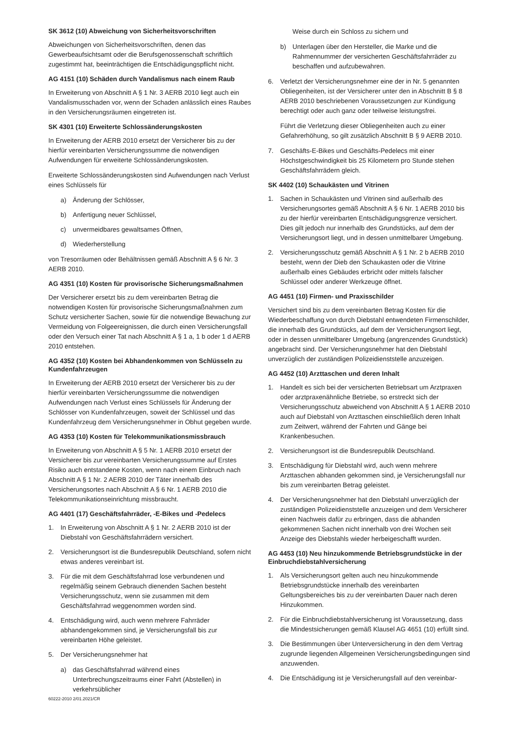SK 3612 (10) Abweichung von Sicherheitsvorschriften
Abweichungen von Sicherheitsvorschriften, denen das Gewerbeaufsichtsamt oder die Berufsgenossenschaft schriftlich zugestimmt hat, beeinträchtigen die Entschädigungspflicht nicht.
AG 4151 (10) Schäden durch Vandalismus nach einem Raub
In Erweiterung von Abschnitt A § 1 Nr. 3 AERB 2010 liegt auch ein Vandalismusschaden vor, wenn der Schaden anlässlich eines Raubes in den Versicherungsräumen eingetreten ist.
SK 4301 (10) Erweiterte Schlossänderungskosten
In Erweiterung der AERB 2010 ersetzt der Versicherer bis zu der hierfür vereinbarten Versicherungssumme die notwendigen Aufwendungen für erweiterte Schlossänderungskosten.
Erweiterte Schlossänderungskosten sind Aufwendungen nach Verlust eines Schlüssels für
a) Änderung der Schlösser,
b) Anfertigung neuer Schlüssel,
c) unvermeidbares gewaltsames Öffnen,
d) Wiederherstellung
von Tresorräumen oder Behältnissen gemäß Abschnitt A § 6 Nr. 3 AERB 2010.
AG 4351 (10) Kosten für provisorische Sicherungsmaßnahmen
Der Versicherer ersetzt bis zu dem vereinbarten Betrag die notwendigen Kosten für provisorische Sicherungsmaßnahmen zum Schutz versicherter Sachen, sowie für die notwendige Bewachung zur Vermeidung von Folgeereignissen, die durch einen Versicherungsfall oder den Versuch einer Tat nach Abschnitt A § 1 a, 1 b oder 1 d AERB 2010 entstehen.
AG 4352 (10) Kosten bei Abhandenkommen von Schlüsseln zu Kundenfahrzeugen
In Erweiterung der AERB 2010 ersetzt der Versicherer bis zu der hierfür vereinbarten Versicherungssumme die notwendigen Aufwendungen nach Verlust eines Schlüssels für Änderung der Schlösser von Kundenfahrzeugen, soweit der Schlüssel und das Kundenfahrzeug dem Versicherungsnehmer in Obhut gegeben wurde.
AG 4353 (10) Kosten für Telekommunikationsmissbrauch
In Erweiterung von Abschnitt A § 5 Nr. 1 AERB 2010 ersetzt der Versicherer bis zur vereinbarten Versicherungssumme auf Erstes Risiko auch entstandene Kosten, wenn nach einem Einbruch nach Abschnitt A § 1 Nr. 2 AERB 2010 der Täter innerhalb des Versicherungsortes nach Abschnitt A § 6 Nr. 1 AERB 2010 die Telekommunikationseinrichtung missbraucht.
AG 4401 (17) Geschäftsfahrräder, -E-Bikes und -Pedelecs
1. In Erweiterung von Abschnitt A § 1 Nr. 2 AERB 2010 ist der Diebstahl von Geschäftsfahrrädern versichert.
2. Versicherungsort ist die Bundesrepublik Deutschland, sofern nicht etwas anderes vereinbart ist.
3. Für die mit dem Geschäftsfahrrad lose verbundenen und regelmäßig seinem Gebrauch dienenden Sachen besteht Versicherungsschutz, wenn sie zusammen mit dem Geschäftsfahrrad weggenommen worden sind.
4. Entschädigung wird, auch wenn mehrere Fahrräder abhandengekommen sind, je Versicherungsfall bis zur vereinbarten Höhe geleistet.
5. Der Versicherungsnehmer hat
a) das Geschäftsfahrrad während eines Unterbrechungszeitraums einer Fahrt (Abstellen) in verkehrsüblicher
Weise durch ein Schloss zu sichern und
b) Unterlagen über den Hersteller, die Marke und die Rahmennummer der versicherten Geschäftsfahrräder zu beschaffen und aufzubewahren.
6. Verletzt der Versicherungsnehmer eine der in Nr. 5 genannten Obliegenheiten, ist der Versicherer unter den in Abschnitt B § 8 AERB 2010 beschriebenen Voraussetzungen zur Kündigung berechtigt oder auch ganz oder teilweise leistungsfrei.
Führt die Verletzung dieser Obliegenheiten auch zu einer Gefahrerhöhung, so gilt zusätzlich Abschnitt B § 9 AERB 2010.
7. Geschäfts-E-Bikes und Geschäfts-Pedelecs mit einer Höchstgeschwindigkeit bis 25 Kilometern pro Stunde stehen Geschäftsfahrrädern gleich.
SK 4402 (10) Schaukästen und Vitrinen
1. Sachen in Schaukästen und Vitrinen sind außerhalb des Versicherungsortes gemäß Abschnitt A § 6 Nr. 1 AERB 2010 bis zu der hierfür vereinbarten Entschädigungsgrenze versichert. Dies gilt jedoch nur innerhalb des Grundstücks, auf dem der Versicherungsort liegt, und in dessen unmittelbarer Umgebung.
2. Versicherungsschutz gemäß Abschnitt A § 1 Nr. 2 b AERB 2010 besteht, wenn der Dieb den Schaukasten oder die Vitrine außerhalb eines Gebäudes erbricht oder mittels falscher Schlüssel oder anderer Werkzeuge öffnet.
AG 4451 (10) Firmen- und Praxisschilder
Versichert sind bis zu dem vereinbarten Betrag Kosten für die Wiederbeschaffung von durch Diebstahl entwendeten Firmenschilder, die innerhalb des Grundstücks, auf dem der Versicherungsort liegt, oder in dessen unmittelbarer Umgebung (angrenzendes Grundstück) angebracht sind. Der Versicherungsnehmer hat den Diebstahl unverzüglich der zuständigen Polizeidienststelle anzuzeigen.
AG 4452 (10) Arzttaschen und deren Inhalt
1. Handelt es sich bei der versicherten Betriebsart um Arztpraxen oder arztpraxenähnliche Betriebe, so erstreckt sich der Versicherungsschutz abweichend von Abschnitt A § 1 AERB 2010 auch auf Diebstahl von Arzttaschen einschließlich deren Inhalt zum Zeitwert, während der Fahrten und Gänge bei Krankenbesuchen.
2. Versicherungsort ist die Bundesrepublik Deutschland.
3. Entschädigung für Diebstahl wird, auch wenn mehrere Arzttaschen abhanden gekommen sind, je Versicherungsfall nur bis zum vereinbarten Betrag geleistet.
4. Der Versicherungsnehmer hat den Diebstahl unverzüglich der zuständigen Polizeidienststelle anzuzeigen und dem Versicherer einen Nachweis dafür zu erbringen, dass die abhanden gekommenen Sachen nicht innerhalb von drei Wochen seit Anzeige des Diebstahls wieder herbeigeschafft wurden.
AG 4453 (10) Neu hinzukommende Betriebsgrundstücke in der Einbruchdiebstahlversicherung
1. Als Versicherungsort gelten auch neu hinzukommende Betriebsgrundstücke innerhalb des vereinbarten Geltungsbereiches bis zu der vereinbarten Dauer nach deren Hinzukommen.
2. Für die Einbruchdiebstahlversicherung ist Voraussetzung, dass die Mindestsicherungen gemäß Klausel AG 4651 (10) erfüllt sind.
3. Die Bestimmungen über Unterversicherung in den dem Vertrag zugrunde liegenden Allgemeinen Versicherungsbedingungen sind anzuwenden.
4. Die Entschädigung ist je Versicherungsfall auf den vereinbar-
60222-2010 2/01.2021/CR